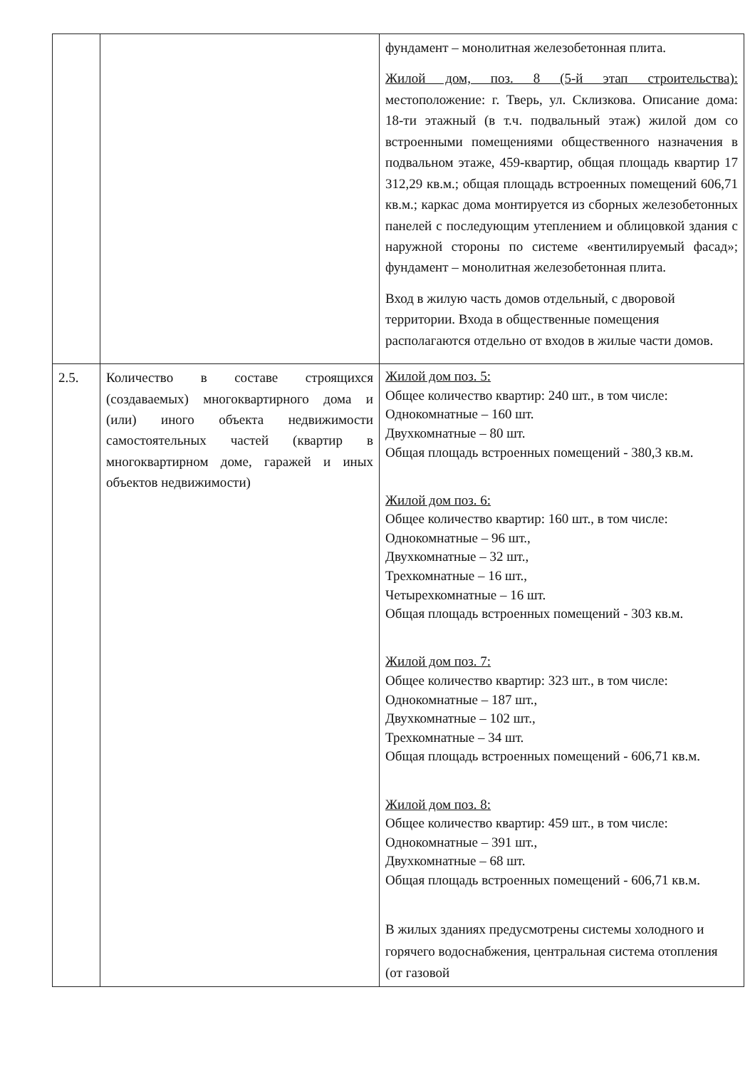| | | фундамент – монолитная железобетонная плита. Жилой дом, поз. 8 (5-й этап строительства): местоположение: г. Тверь, ул. Склизкова. Описание дома: 18-ти этажный (в т.ч. подвальный этаж) жилой дом со встроенными помещениями общественного назначения в подвальном этаже, 459-квартир, общая площадь квартир 17 312,29 кв.м.; общая площадь встроенных помещений 606,71 кв.м.; каркас дома монтируется из сборных железобетонных панелей с последующим утеплением и облицовкой здания с наружной стороны по системе «вентилируемый фасад»; фундамент – монолитная железобетонная плита. Вход в жилую часть домов отдельный, с дворовой территории. Входа в общественные помещения располагаются отдельно от входов в жилые части домов. |
| 2.5. | Количество в составе строящихся (создаваемых) многоквартирного дома и (или) иного объекта недвижимости самостоятельных частей (квартир в многоквартирном доме, гаражей и иных объектов недвижимости) | Жилой дом поз. 5: Общее количество квартир: 240 шт., в том числе: Однокомнатные – 160 шт. Двухкомнатные – 80 шт. Общая площадь встроенных помещений - 380,3 кв.м. Жилой дом поз. 6: Общее количество квартир: 160 шт., в том числе: Однокомнатные – 96 шт., Двухкомнатные – 32 шт., Трехкомнатные – 16 шт., Четырехкомнатные – 16 шт. Общая площадь встроенных помещений - 303 кв.м. Жилой дом поз. 7: Общее количество квартир: 323 шт., в том числе: Однокомнатные – 187 шт., Двухкомнатные – 102 шт., Трехкомнатные – 34 шт. Общая площадь встроенных помещений - 606,71 кв.м. Жилой дом поз. 8: Общее количество квартир: 459 шт., в том числе: Однокомнатные – 391 шт., Двухкомнатные – 68 шт. Общая площадь встроенных помещений - 606,71 кв.м. В жилых зданиях предусмотрены системы холодного и горячего водоснабжения, центральная система отопления (от газовой |